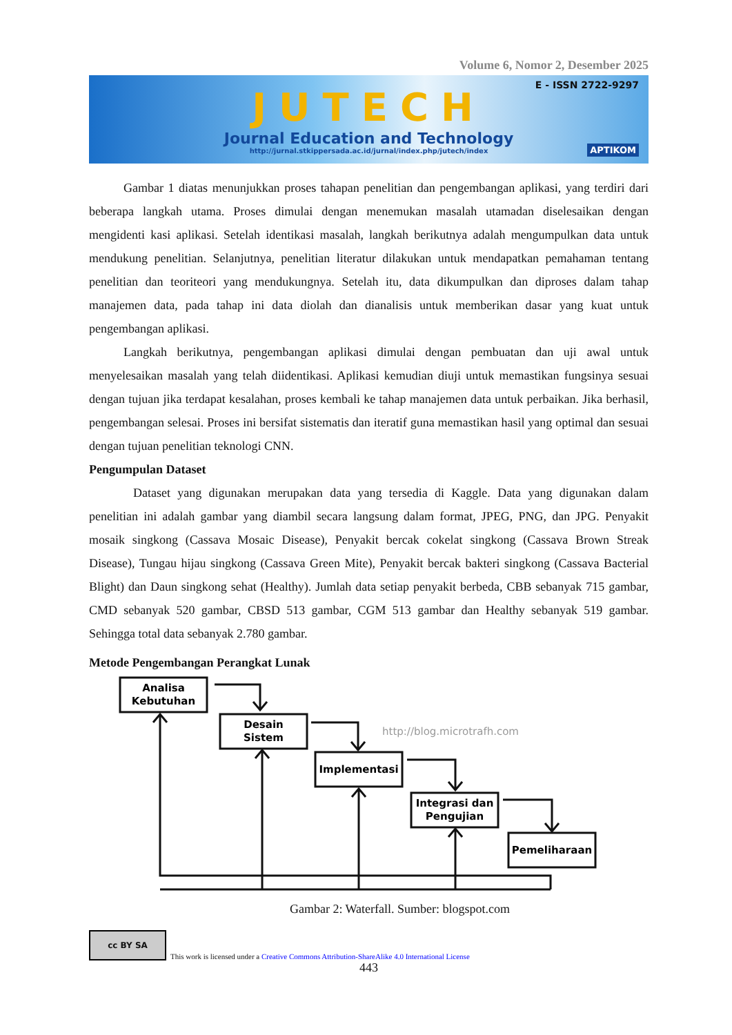Volume 6, Nomor 2, Desember 2025
E - ISSN 2722-9297
JUTECH
Journal Education and Technology
http://jurnal.stkippersada.ac.id/jurnal/index.php/jutech/index
APTIKOM
Gambar 1 diatas menunjukkan proses tahapan penelitian dan pengembangan aplikasi, yang terdiri dari beberapa langkah utama. Proses dimulai dengan menemukan masalah utamadan diselesaikan dengan mengidenti kasi aplikasi. Setelah identikasi masalah, langkah berikutnya adalah mengumpulkan data untuk mendukung penelitian. Selanjutnya, penelitian literatur dilakukan untuk mendapatkan pemahaman tentang penelitian dan teoriteori yang mendukungnya. Setelah itu, data dikumpulkan dan diproses dalam tahap manajemen data, pada tahap ini data diolah dan dianalisis untuk memberikan dasar yang kuat untuk pengembangan aplikasi.
Langkah berikutnya, pengembangan aplikasi dimulai dengan pembuatan dan uji awal untuk menyelesaikan masalah yang telah diidentikasi. Aplikasi kemudian diuji untuk memastikan fungsinya sesuai dengan tujuan jika terdapat kesalahan, proses kembali ke tahap manajemen data untuk perbaikan. Jika berhasil, pengembangan selesai. Proses ini bersifat sistematis dan iteratif guna memastikan hasil yang optimal dan sesuai dengan tujuan penelitian teknologi CNN.
Pengumpulan Dataset
Dataset yang digunakan merupakan data yang tersedia di Kaggle. Data yang digunakan dalam penelitian ini adalah gambar yang diambil secara langsung dalam format, JPEG, PNG, dan JPG. Penyakit mosaik singkong (Cassava Mosaic Disease), Penyakit bercak cokelat singkong (Cassava Brown Streak Disease), Tungau hijau singkong (Cassava Green Mite), Penyakit bercak bakteri singkong (Cassava Bacterial Blight) dan Daun singkong sehat (Healthy). Jumlah data setiap penyakit berbeda, CBB sebanyak 715 gambar, CMD sebanyak 520 gambar, CBSD 513 gambar, CGM 513 gambar dan Healthy sebanyak 519 gambar. Sehingga total data sebanyak 2.780 gambar.
Metode Pengembangan Perangkat Lunak
Analisa
Kebutuhan
Desain
Sistem
Implementasi
Integrasi dan
Pengujian
Pemeliharaan
http://blog.microtrafh.com
Gambar 2: Waterfall. Sumber: blogspot.com
cc BY SA
This work is licensed under a Creative Commons Attribution-ShareAlike 4.0 International License
443